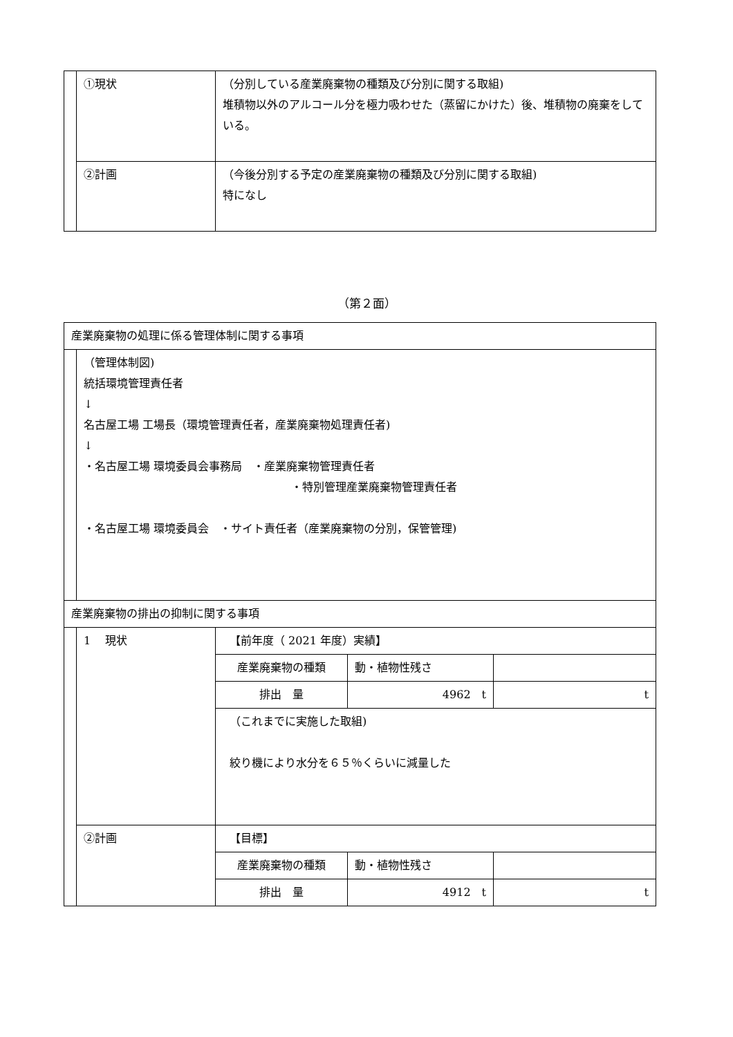| | ①現状 | （分別している産業廃棄物の種類及び分別に関する取組) 堆積物以外のアルコール分を極力吸わせた（蒸留にかけた）後、堆積物の廃棄をしている。 |
| | ②計画 | （今後分別する予定の産業廃棄物の種類及び分別に関する取組) 特になし |
（第２面）
| 産業廃棄物の処理に係る管理体制に関する事項 | | |
| | （管理体制図) 統括環境管理責任者 ↓ 名古屋工場 工場長（環境管理責任者，産業廃棄物処理責任者) ↓ ・名古屋工場 環境委員会事務局 ・産業廃棄物管理責任者 ・特別管理産業廃棄物管理責任者 ・名古屋工場 環境委員会 ・サイト責任者（産業廃棄物の分別，保管管理) | |
| 産業廃棄物の排出の抑制に関する事項 | | |
| | 1 現状 | 【前年度（ 2021 年度）実績】 / 産業廃棄物の種類 / 動・植物性残さ / / / 排出 量 / 4962 t / t / （これまでに実施した取組) 絞り機により水分を６５％くらいに減量した |
| | ②計画 | 【目標】 / 産業廃棄物の種類 / 動・植物性残さ / / / 排出 量 / 4912 t / t / |